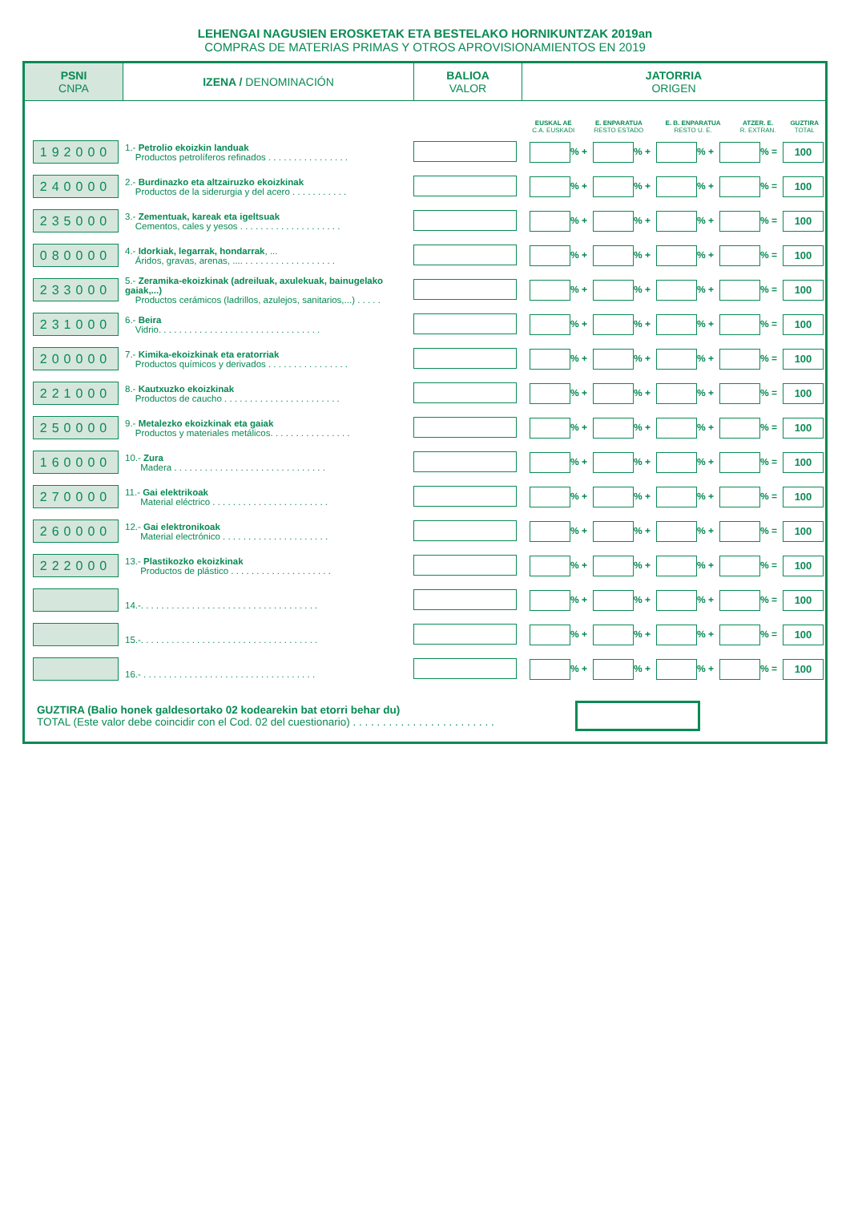LEHENGAI NAGUSIEN EROSKETAK ETA BESTELAKO HORNIKUNTZAK 2019an
COMPRAS DE MATERIAS PRIMAS Y OTROS APROVISIONAMIENTOS EN 2019
| PSNI CNPA | IZENA / DENOMINACIÓN | BALIOA VALOR | JATORRIA ORIGEN |
| | EUSKAL AE C.A. EUSKADI | E. ENPARATUA RESTO ESTADO | E. B. ENPARATUA RESTO U. E. | ATZER. E. R. EXTRAN. | GUZTIRA TOTAL |
| 192000 | 1.- Petrolio ekoizkin landuak Productos petrolíferos refinados . . . . . . . . . . . . . . . . | | % + % + % + % = 100 |
| 240000 | 2.- Burdinazko eta altzairuzko ekoizkinak Productos de la siderurgia y del acero . . . . . . . . . . . | | % + % + % + % = 100 |
| 235000 | 3.- Zementuak, kareak eta igeltsuak Cementos, cales y yesos . . . . . . . . . . . . . . . . . . . . | | % + % + % + % = 100 |
| 080000 | 4.- Idorkiak, legarrak, hondarrak , ... Áridos, gravas, arenas, .... . . . . . . . . . . . . . . . . . . | | % + % + % + % = 100 |
| 233000 | 5.- Zeramika-ekoizkinak (adreiluak, axulekuak, bainugelako gaiak,...) Productos cerámicos (ladrillos, azulejos, sanitarios,...) . . . . . | | % + % + % + % = 100 |
| 231000 | 6.- Beira Vidrio. . . . . . . . . . . . . . . . . . . . . . . . . . . . . . . . | | % + % + % + % = 100 |
| 200000 | 7.- Kimika-ekoizkinak eta eratorriak Productos químicos y derivados . . . . . . . . . . . . . . . . | | % + % + % + % = 100 |
| 221000 | 8.- Kautxuzko ekoizkinak Productos de caucho . . . . . . . . . . . . . . . . . . . . . . . | | % + % + % + % = 100 |
| 250000 | 9.- Metalezko ekoizkinak eta gaiak Productos y materiales metálicos. . . . . . . . . . . . . . . . | | % + % + % + % = 100 |
| 160000 | 10.- Zura Madera . . . . . . . . . . . . . . . . . . . . . . . . . . . . . . | | % + % + % + % = 100 |
| 270000 | 11.- Gai elektrikoak Material eléctrico . . . . . . . . . . . . . . . . . . . . . . . | | % + % + % + % = 100 |
| 260000 | 12.- Gai elektronikoak Material electrónico . . . . . . . . . . . . . . . . . . . . . | | % + % + % + % = 100 |
| 222000 | 13.- Plastikozko ekoizkinak Productos de plástico . . . . . . . . . . . . . . . . . . . . | | % + % + % + % = 100 |
| | 14.-. . . . . . . . . . . . . . . . . . . . . . . . . . . . . . . . . . . | | % + % + % + % = 100 |
| | 15.-. . . . . . . . . . . . . . . . . . . . . . . . . . . . . . . . . . . | | % + % + % + % = 100 |
| | 16.- . . . . . . . . . . . . . . . . . . . . . . . . . . . . . . . . . . | | % + % + % + % = 100 |
GUZTIRA (Balio honek galdesortako 02 kodearekin bat etorri behar du)
TOTAL (Este valor debe coincidir con el Cod. 02 del cuestionario) . . . . . . . . . . . . . . . . . . . . . . . .